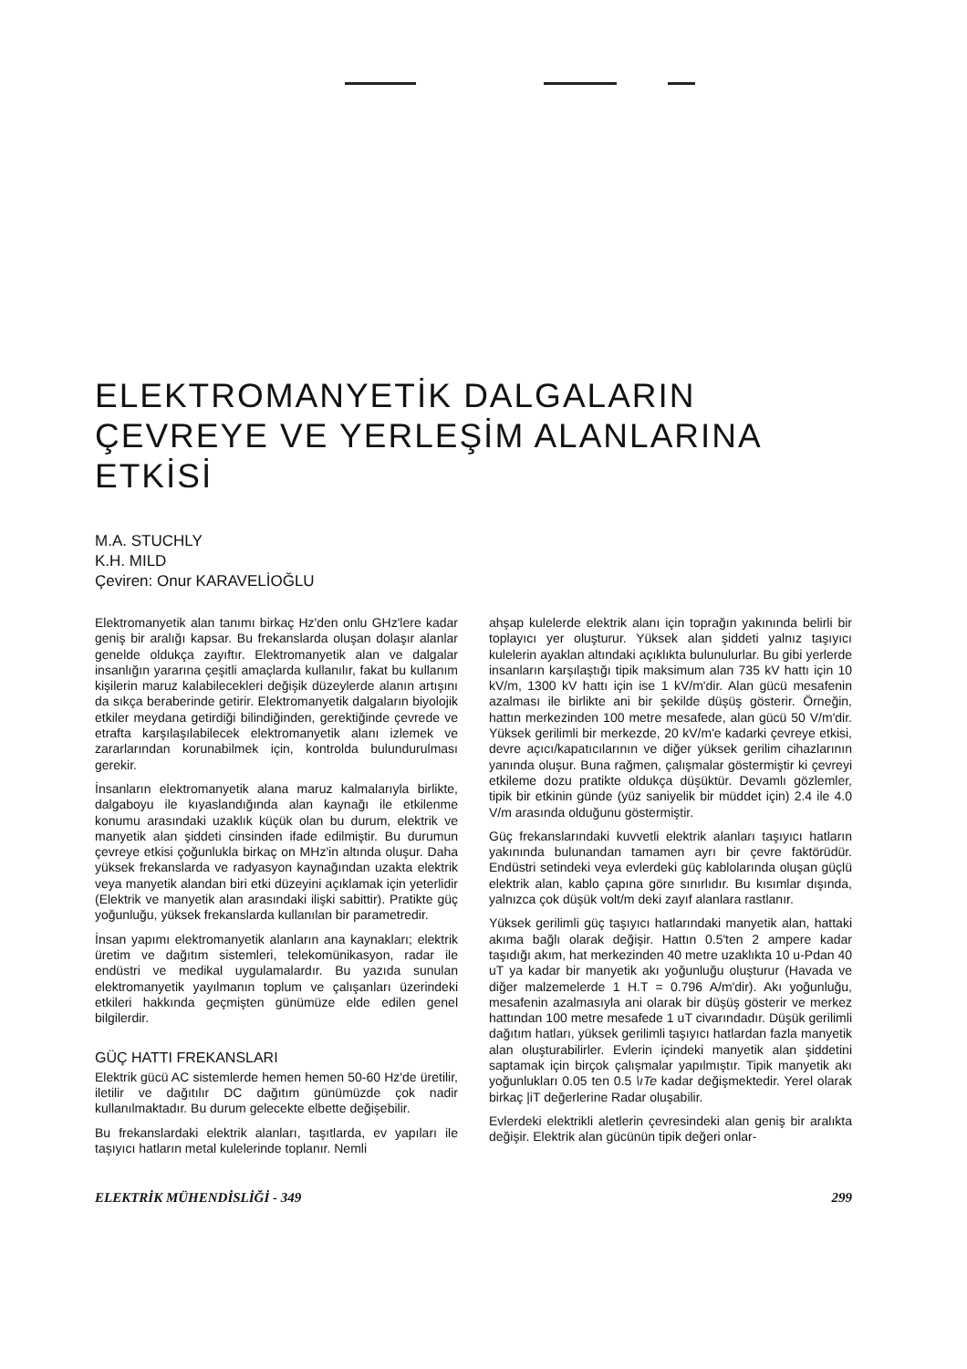ELEKTROMANYETİK DALGALARIN ÇEVREYE VE YERLEŞİM ALANLARINA ETKİSİ
M.A. STUCHLY
K.H. MILD
Çeviren: Onur KARAVELİOĞLU
Elektromanyetik alan tanımı birkaç Hz'den onlu GHz'lere kadar geniş bir aralığı kapsar. Bu frekanslarda oluşan dolaşır alanlar genelde oldukça zayıftır. Elektromanyetik alan ve dalgalar insanlığın yararına çeşitli amaçlarda kullanılır, fakat bu kullanım kişilerin maruz kalabilecekleri değişik düzeylerde alanın artışını da sıkça beraberinde getirir. Elektromanyetik dalgaların biyolojik etkiler meydana getirdiği bilindiğinden, gerektiğinde çevrede ve etrafta karşılaşılabilecek elektromanyetik alanı izlemek ve zararlarından korunabilmek için, kontrolda bulundurulması gerekir.
İnsanların elektromanyetik alana maruz kalmalarıyla birlikte, dalgaboyu ile kıyaslandığında alan kaynağı ile etkilenme konumu arasındaki uzaklık küçük olan bu durum, elektrik ve manyetik alan şiddeti cinsinden ifade edilmiştir. Bu durumun çevreye etkisi çoğunlukla birkaç on MHz'in altında oluşur. Daha yüksek frekanslarda ve radyasyon kaynağından uzakta elektrik veya manyetik alandan biri etki düzeyini açıklamak için yeterlidir (Elektrik ve manyetik alan arasındaki ilişki sabittir). Pratikte güç yoğunluğu, yüksek frekanslarda kullanılan bir parametredir.
İnsan yapımı elektromanyetik alanların ana kaynakları; elektrik üretim ve dağıtım sistemleri, telekomünikasyon, radar ile endüstri ve medikal uygulamalardır. Bu yazıda sunulan elektromanyetik yayılmanın toplum ve çalışanları üzerindeki etkileri hakkında geçmişten günümüze elde edilen genel bilgilerdir.
GÜÇ HATTI FREKANSLARI
Elektrik gücü AC sistemlerde hemen hemen 50-60 Hz'de üretilir, iletilir ve dağıtılır DC dağıtım günümüzde çok nadir kullanılmaktadır. Bu durum gelecekte elbette değişebilir.
Bu frekanslardaki elektrik alanları, taşıtlarda, ev yapıları ile taşıyıcı hatların metal kulelerinde toplanır. Nemli
ahşap kulelerde elektrik alanı için toprağın yakınında belirli bir toplayıcı yer oluşturur. Yüksek alan şiddeti yalnız taşıyıcı kulelerin ayaklan altındaki açıklıkta bulunulurlar. Bu gibi yerlerde insanların karşılaştığı tipik maksimum alan 735 kV hattı için 10 kV/m, 1300 kV hattı için ise 1 kV/m'dir. Alan gücü mesafenin azalması ile birlikte ani bir şekilde düşüş gösterir. Örneğin, hattın merkezinden 100 metre mesafede, alan gücü 50 V/m'dir. Yüksek gerilimli bir merkezde, 20 kV/m'e kadarki çevreye etkisi, devre açıcı/kapatıcılarının ve diğer yüksek gerilim cihazlarının yanında oluşur. Buna rağmen, çalışmalar göstermiştir ki çevreyi etkileme dozu pratikte oldukça düşüktür. Devamlı gözlemler, tipik bir etkinin günde (yüz saniyelik bir müddet için) 2.4 ile 4.0 V/m arasında olduğunu göstermiştir.
Güç frekanslarındaki kuvvetli elektrik alanları taşıyıcı hatların yakınında bulunandan tamamen ayrı bir çevre faktörüdür. Endüstri setindeki veya evlerdeki güç kablolarında oluşan güçlü elektrik alan, kablo çapına göre sınırlıdır. Bu kısımlar dışında, yalnızca çok düşük volt/m deki zayıf alanlara rastlanır.
Yüksek gerilimli güç taşıyıcı hatlarındaki manyetik alan, hattaki akıma bağlı olarak değişir. Hattın 0.5'ten 2 ampere kadar taşıdığı akım, hat merkezinden 40 metre uzaklıkta 10 u-Pdan 40 uT ya kadar bir manyetik akı yoğunluğu oluşturur (Havada ve diğer malzemelerde 1 H.T = 0.796 A/m'dir). Akı yoğunluğu, mesafenin azalmasıyla ani olarak bir düşüş gösterir ve merkez hattından 100 metre mesafede 1 uT civarındadır. Düşük gerilimli dağıtım hatları, yüksek gerilimli taşıyıcı hatlardan fazla manyetik alan oluşturabilirler. Evlerin içindeki manyetik alan şiddetini saptamak için birçok çalışmalar yapılmıştır. Tipik manyetik akı yoğunlukları 0.05 ten 0.5 \ıTe kadar değişmektedir. Yerel olarak birkaç |iT değerlerine Radar oluşabilir.
Evlerdeki elektrikli aletlerin çevresindeki alan geniş bir aralıkta değişir. Elektrik alan gücünün tipik değeri onlar-
ELEKTRİK MÜHENDİSLİĞİ - 349 299